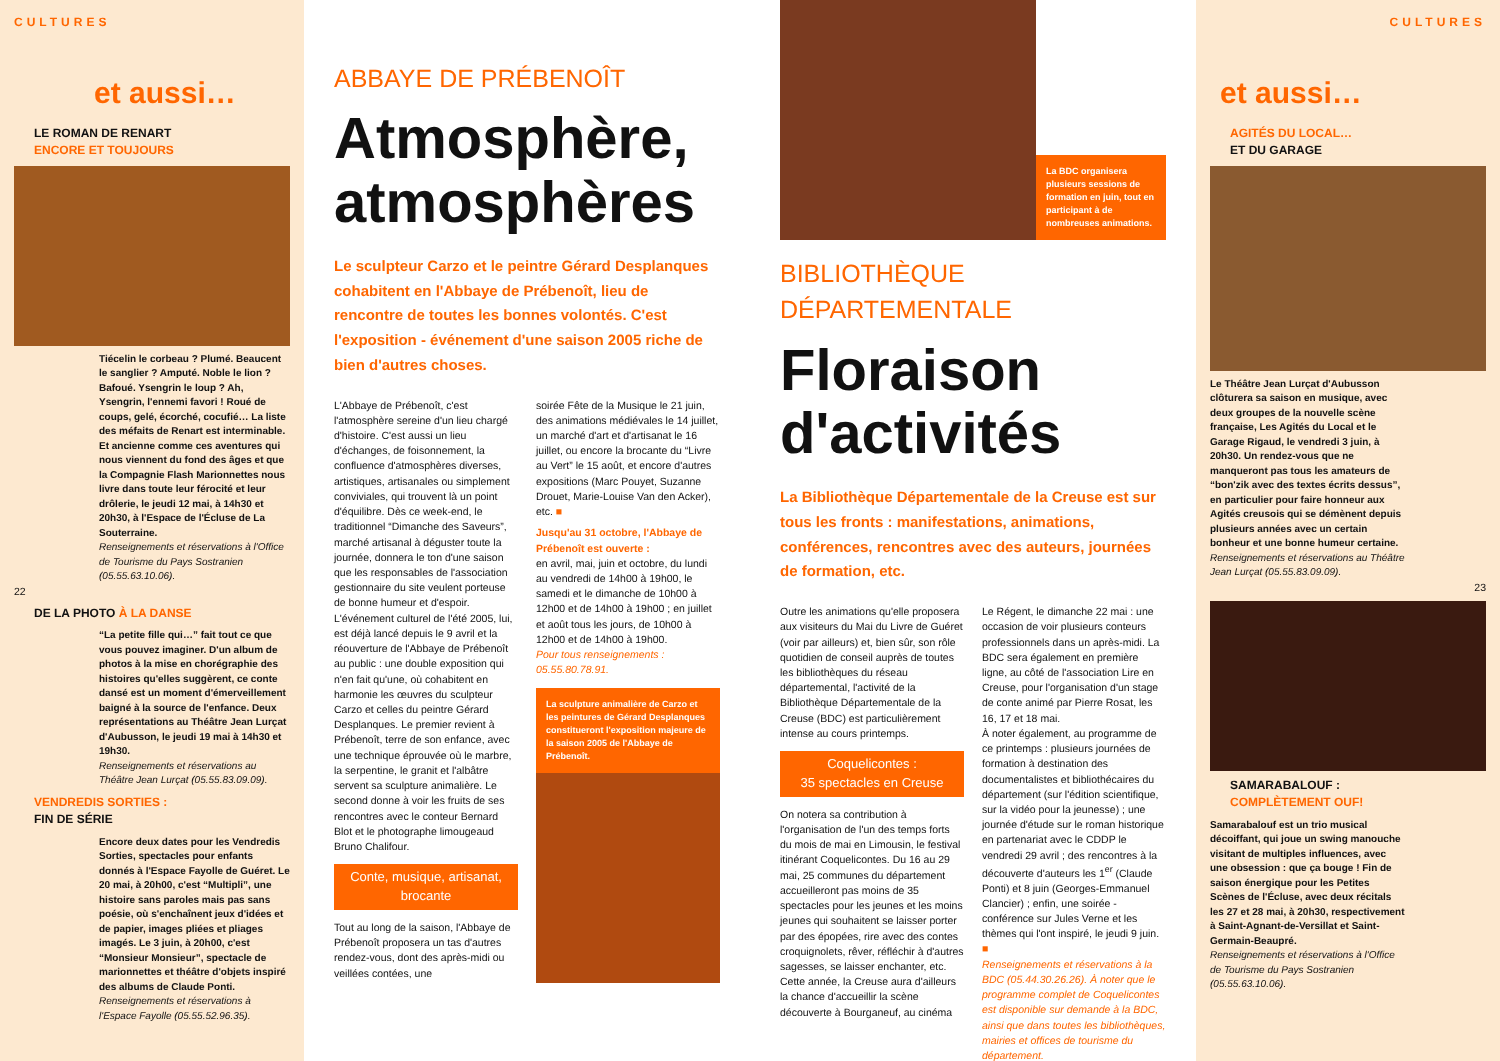CULTURES
et aussi…
LE ROMAN DE RENART
ENCORE ET TOUJOURS
Tiécelin le corbeau ? Plumé. Beaucent le sanglier ? Amputé. Noble le lion ? Bafoué. Ysengrin le loup ? Ah, Ysengrin, l'ennemi favori ! Roué de coups, gelé, écorché, cocufié… La liste des méfaits de Renart est interminable. Et ancienne comme ces aventures qui nous viennent du fond des âges et que la Compagnie Flash Marionnettes nous livre dans toute leur férocité et leur drôlerie, le jeudi 12 mai, à 14h30 et 20h30, à l'Espace de l'Écluse de La Souterraine.
Renseignements et réservations à l'Office de Tourisme du Pays Sostranien (05.55.63.10.06).
22
DE LA PHOTO À LA DANSE
“La petite fille qui…” fait tout ce que vous pouvez imaginer. D'un album de photos à la mise en chorégraphie des histoires qu'elles suggèrent, ce conte dansé est un moment d'émerveillement baigné à la source de l'enfance. Deux représentations au Théâtre Jean Lurçat d'Aubusson, le jeudi 19 mai à 14h30 et 19h30.
Renseignements et réservations au Théâtre Jean Lurçat (05.55.83.09.09).
VENDREDIS SORTIES :
FIN DE SÉRIE
Encore deux dates pour les Vendredis Sorties, spectacles pour enfants donnés à l'Espace Fayolle de Guéret. Le 20 mai, à 20h00, c'est “Multipli”, une histoire sans paroles mais pas sans poésie, où s'enchaînent jeux d'idées et de papier, images pliées et pliages imagés. Le 3 juin, à 20h00, c'est “Monsieur Monsieur”, spectacle de marionnettes et théâtre d'objets inspiré des albums de Claude Ponti.
Renseignements et réservations à l'Espace Fayolle (05.55.52.96.35).
ABBAYE DE PRÉBENOÎT
Atmosphère, atmosphères
Le sculpteur Carzo et le peintre Gérard Desplanques cohabitent en l'Abbaye de Prébenoît, lieu de rencontre de toutes les bonnes volontés. C'est l'exposition - événement d'une saison 2005 riche de bien d'autres choses.
L'Abbaye de Prébenoît, c'est l'atmosphère sereine d'un lieu chargé d'histoire. C'est aussi un lieu d'échanges, de foisonnement, la confluence d'atmosphères diverses, artistiques, artisanales ou simplement conviviales, qui trouvent là un point d'équilibre. Dès ce week-end, le traditionnel “Dimanche des Saveurs”, marché artisanal à déguster toute la journée, donnera le ton d'une saison que les responsables de l'association gestionnaire du site veulent porteuse de bonne humeur et d'espoir.
L'événement culturel de l'été 2005, lui, est déjà lancé depuis le 9 avril et la réouverture de l'Abbaye de Prébenoît au public : une double exposition qui n'en fait qu'une, où cohabitent en harmonie les œuvres du sculpteur Carzo et celles du peintre Gérard Desplanques. Le premier revient à Prébenoît, terre de son enfance, avec une technique éprouvée où le marbre, la serpentine, le granit et l'albâtre servent sa sculpture animalière. Le second donne à voir les fruits de ses rencontres avec le conteur Bernard Blot et le photographe limougeaud Bruno Chalifour.
Conte, musique, artisanat, brocante
Tout au long de la saison, l'Abbaye de Prébenoît proposera un tas d'autres rendez-vous, dont des après-midi ou veillées contées, une
soirée Fête de la Musique le 21 juin, des animations médiévales le 14 juillet, un marché d'art et d'artisanat le 16 juillet, ou encore la brocante du “Livre au Vert” le 15 août, et encore d'autres expositions (Marc Pouyet, Suzanne Drouet, Marie-Louise Van den Acker), etc. ■
Jusqu'au 31 octobre, l'Abbaye de Prébenoît est ouverte :
en avril, mai, juin et octobre, du lundi au vendredi de 14h00 à 19h00, le samedi et le dimanche de 10h00 à 12h00 et de 14h00 à 19h00 ; en juillet et août tous les jours, de 10h00 à 12h00 et de 14h00 à 19h00.
Pour tous renseignements : 05.55.80.78.91.
La sculpture animalière de Carzo et les peintures de Gérard Desplanques constitueront l'exposition majeure de la saison 2005 de l'Abbaye de Prébenoît.
La BDC organisera plusieurs sessions de formation en juin, tout en participant à de nombreuses animations.
BIBLIOTHÈQUE DÉPARTEMENTALE
Floraison d'activités
La Bibliothèque Départementale de la Creuse est sur tous les fronts : manifestations, animations, conférences, rencontres avec des auteurs, journées de formation, etc.
Outre les animations qu'elle proposera aux visiteurs du Mai du Livre de Guéret (voir par ailleurs) et, bien sûr, son rôle quotidien de conseil auprès de toutes les bibliothèques du réseau départemental, l'activité de la Bibliothèque Départementale de la Creuse (BDC) est particulièrement intense au cours printemps.
Coquelicontes :
35 spectacles en Creuse
On notera sa contribution à l'organisation de l'un des temps forts du mois de mai en Limousin, le festival itinérant Coquelicontes. Du 16 au 29 mai, 25 communes du département accueilleront pas moins de 35 spectacles pour les jeunes et les moins jeunes qui souhaitent se laisser porter par des épopées, rire avec des contes croquignolets, rêver, réfléchir à d'autres sagesses, se laisser enchanter, etc.
Cette année, la Creuse aura d'ailleurs la chance d'accueillir la scène découverte à Bourganeuf, au cinéma
Le Régent, le dimanche 22 mai : une occasion de voir plusieurs conteurs professionnels dans un après-midi. La BDC sera également en première ligne, au côté de l'association Lire en Creuse, pour l'organisation d'un stage de conte animé par Pierre Rosat, les 16, 17 et 18 mai.
À noter également, au programme de ce printemps : plusieurs journées de formation à destination des documentalistes et bibliothécaires du département (sur l'édition scientifique, sur la vidéo pour la jeunesse) ; une journée d'étude sur le roman historique en partenariat avec le CDDP le vendredi 29 avril ; des rencontres à la découverte d'auteurs les 1<sup>er</sup> (Claude Ponti) et 8 juin (Georges-Emmanuel Clancier) ; enfin, une soirée - conférence sur Jules Verne et les thèmes qui l'ont inspiré, le jeudi 9 juin. ■
Renseignements et réservations à la BDC (05.44.30.26.26). À noter que le programme complet de Coquelicontes est disponible sur demande à la BDC, ainsi que dans toutes les bibliothèques, mairies et offices de tourisme du département.
CULTURES
et aussi…
AGITÉS DU LOCAL…
ET DU GARAGE
Le Théâtre Jean Lurçat d'Aubusson clôturera sa saison en musique, avec deux groupes de la nouvelle scène française, Les Agités du Local et le Garage Rigaud, le vendredi 3 juin, à 20h30. Un rendez-vous que ne manqueront pas tous les amateurs de “bon'zik avec des textes écrits dessus”, en particulier pour faire honneur aux Agités creusois qui se démènent depuis plusieurs années avec un certain bonheur et une bonne humeur certaine.
Renseignements et réservations au Théâtre Jean Lurçat (05.55.83.09.09).
23
SAMARABALOUF :
COMPLÈTEMENT OUF!
Samarabalouf est un trio musical décoiffant, qui joue un swing manouche visitant de multiples influences, avec une obsession : que ça bouge ! Fin de saison énergique pour les Petites Scènes de l'Écluse, avec deux récitals les 27 et 28 mai, à 20h30, respectivement à Saint-Agnant-de-Versillat et Saint-Germain-Beaupré.
Renseignements et réservations à l'Office de Tourisme du Pays Sostranien (05.55.63.10.06).